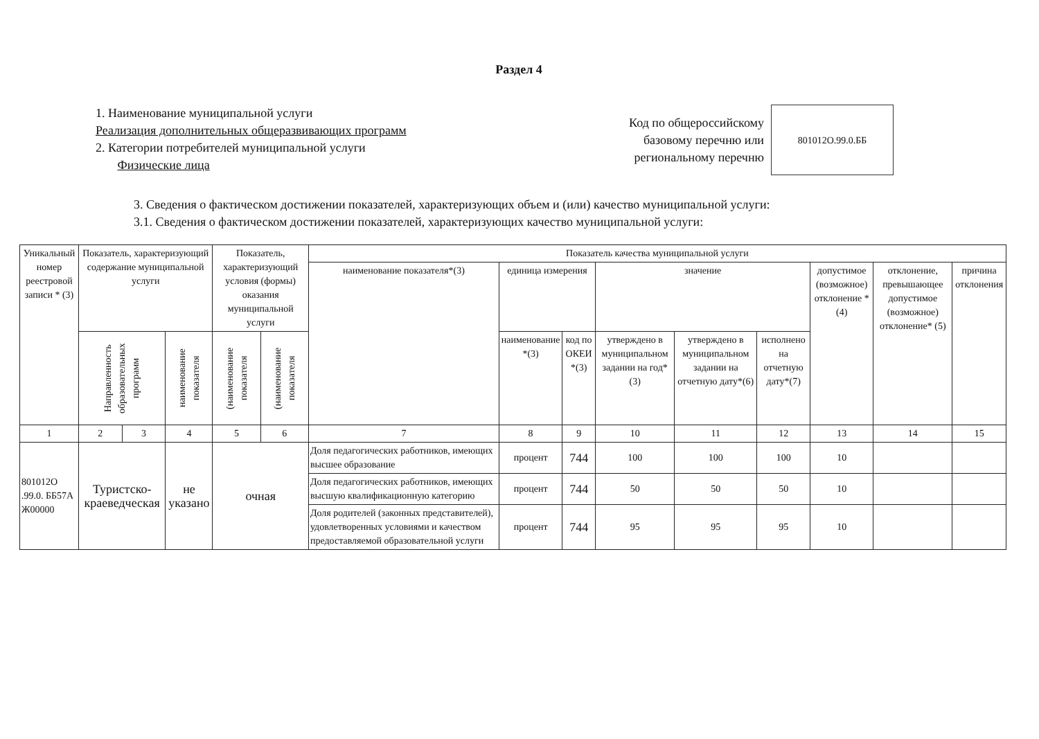Раздел 4
1. Наименование муниципальной услуги
Реализация дополнительных общеразвивающих программ
2. Категории потребителей муниципальной услуги
Физические лица
Код по общероссийскому
базовому перечню или
региональному перечню
801012О.99.0.ББ
3. Сведения о фактическом достижении показателей, характеризующих объем и (или) качество муниципальной услуги:
3.1. Сведения о фактическом достижении показателей, характеризующих качество муниципальной услуги:
| Уникальный номер реестровой записи * (3) | Показатель, характеризующий содержание муниципальной услуги | | | Показатель, характеризующий условия (формы) оказания муниципальной услуги | | Показатель качества муниципальной услуги | | | | | | | | |
| --- | --- | --- | --- | --- | --- | --- | --- | --- | --- | --- | --- | --- | --- | --- |
| | | | | | | наименование показателя*(3) | единица измерения | | значение | | | допустимое (возможное) отклонение * (4) | отклонение, превышающее допустимое (возможное) отклонение* (5) | причина отклонения |
| | Направленность образовательных программ | | наименование показателя | (наименование показателя | (наименование показателя | | наименование *(3) | код по ОКЕИ *(3) | утверждено в муниципальном задании на год*(3) | утверждено в муниципальном задании на отчетную дату*(6) | исполнено на отчетную дату*(7) | | | |
| 1 | 2 | 3 | 4 | 5 | 6 | 7 | 8 | 9 | 10 | 11 | 12 | 13 | 14 | 15 |
| 801012О .99.0. ББ57А Ж00000 | Туристско-краеведческая | | не указано | очная | | Доля педагогических работников, имеющих высшее образование | процент | 744 | 100 | 100 | 100 | 10 | | |
| | | | | | | Доля педагогических работников, имеющих высшую квалификационную категорию | процент | 744 | 50 | 50 | 50 | 10 | | |
| | | | | | | Доля родителей (законных представителей), удовлетворенных условиями и качеством предоставляемой образовательной услуги | процент | 744 | 95 | 95 | 95 | 10 | | |